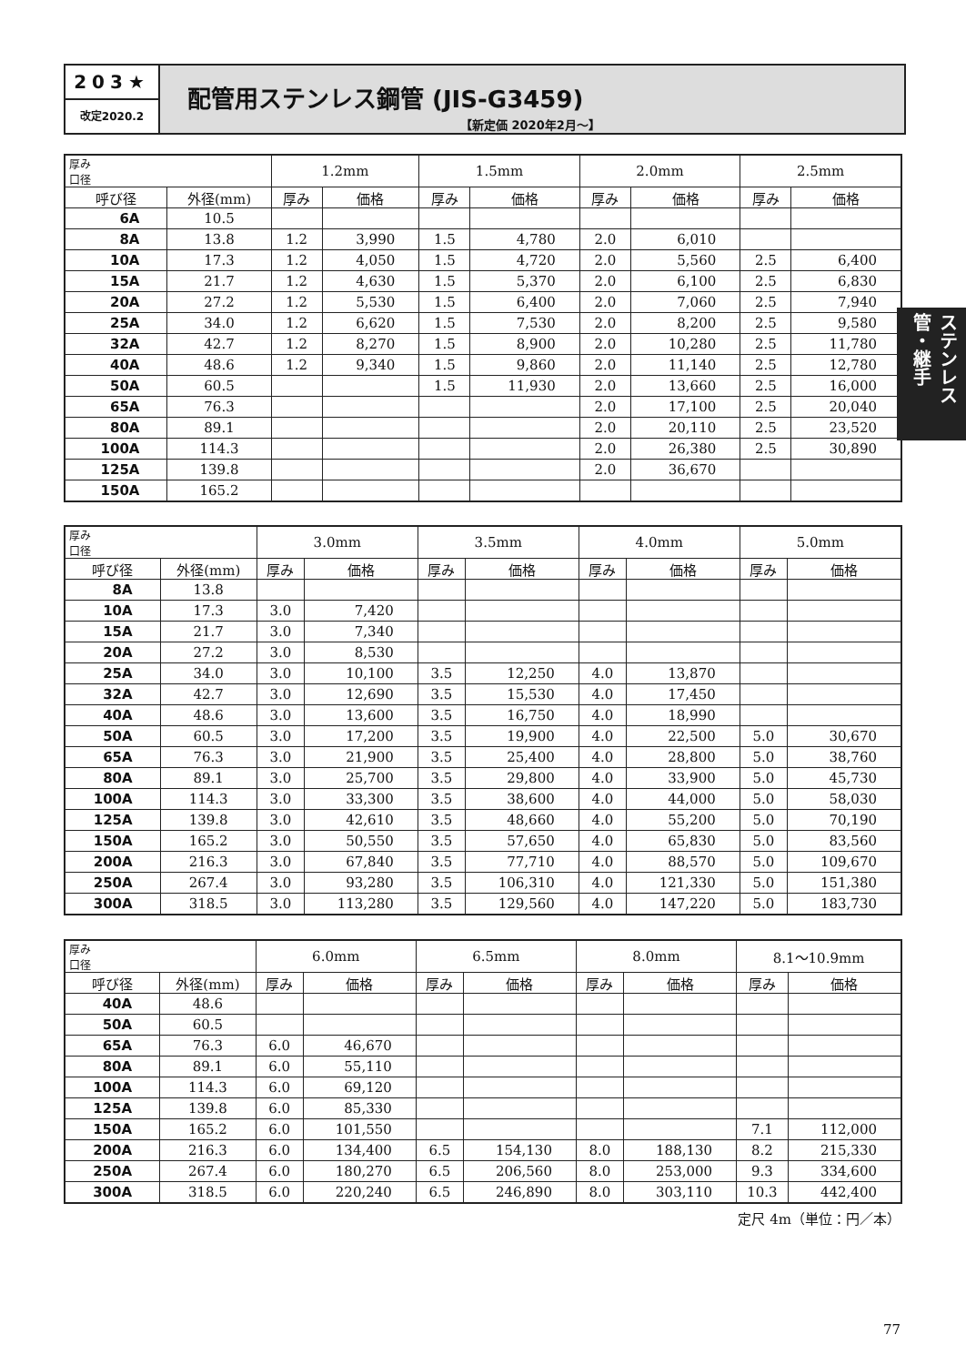203★
改定2020.2
配管用ステンレス鋼管 (JIS-G3459)
【新定価 2020年2月～】
ステンレス管・継手
| 厚み 口径 | | 1.2mm | | 1.5mm | | 2.0mm | | 2.5mm | |
| --- | --- | --- | --- | --- | --- | --- | --- | --- | --- |
| 呼び径 | 外径(mm) | 厚み | 価格 | 厚み | 価格 | 厚み | 価格 | 厚み | 価格 |
| 6A | 10.5 | | | | | | | | |
| 8A | 13.8 | 1.2 | 3,990 | 1.5 | 4,780 | 2.0 | 6,010 | | |
| 10A | 17.3 | 1.2 | 4,050 | 1.5 | 4,720 | 2.0 | 5,560 | 2.5 | 6,400 |
| 15A | 21.7 | 1.2 | 4,630 | 1.5 | 5,370 | 2.0 | 6,100 | 2.5 | 6,830 |
| 20A | 27.2 | 1.2 | 5,530 | 1.5 | 6,400 | 2.0 | 7,060 | 2.5 | 7,940 |
| 25A | 34.0 | 1.2 | 6,620 | 1.5 | 7,530 | 2.0 | 8,200 | 2.5 | 9,580 |
| 32A | 42.7 | 1.2 | 8,270 | 1.5 | 8,900 | 2.0 | 10,280 | 2.5 | 11,780 |
| 40A | 48.6 | 1.2 | 9,340 | 1.5 | 9,860 | 2.0 | 11,140 | 2.5 | 12,780 |
| 50A | 60.5 | | | 1.5 | 11,930 | 2.0 | 13,660 | 2.5 | 16,000 |
| 65A | 76.3 | | | | | 2.0 | 17,100 | 2.5 | 20,040 |
| 80A | 89.1 | | | | | 2.0 | 20,110 | 2.5 | 23,520 |
| 100A | 114.3 | | | | | 2.0 | 26,380 | 2.5 | 30,890 |
| 125A | 139.8 | | | | | 2.0 | 36,670 | | |
| 150A | 165.2 | | | | | | | | |
| 厚み 口径 | | 3.0mm | | 3.5mm | | 4.0mm | | 5.0mm | |
| --- | --- | --- | --- | --- | --- | --- | --- | --- | --- |
| 呼び径 | 外径(mm) | 厚み | 価格 | 厚み | 価格 | 厚み | 価格 | 厚み | 価格 |
| 8A | 13.8 | | | | | | | | |
| 10A | 17.3 | 3.0 | 7,420 | | | | | | |
| 15A | 21.7 | 3.0 | 7,340 | | | | | | |
| 20A | 27.2 | 3.0 | 8,530 | | | | | | |
| 25A | 34.0 | 3.0 | 10,100 | 3.5 | 12,250 | 4.0 | 13,870 | | |
| 32A | 42.7 | 3.0 | 12,690 | 3.5 | 15,530 | 4.0 | 17,450 | | |
| 40A | 48.6 | 3.0 | 13,600 | 3.5 | 16,750 | 4.0 | 18,990 | | |
| 50A | 60.5 | 3.0 | 17,200 | 3.5 | 19,900 | 4.0 | 22,500 | 5.0 | 30,670 |
| 65A | 76.3 | 3.0 | 21,900 | 3.5 | 25,400 | 4.0 | 28,800 | 5.0 | 38,760 |
| 80A | 89.1 | 3.0 | 25,700 | 3.5 | 29,800 | 4.0 | 33,900 | 5.0 | 45,730 |
| 100A | 114.3 | 3.0 | 33,300 | 3.5 | 38,600 | 4.0 | 44,000 | 5.0 | 58,030 |
| 125A | 139.8 | 3.0 | 42,610 | 3.5 | 48,660 | 4.0 | 55,200 | 5.0 | 70,190 |
| 150A | 165.2 | 3.0 | 50,550 | 3.5 | 57,650 | 4.0 | 65,830 | 5.0 | 83,560 |
| 200A | 216.3 | 3.0 | 67,840 | 3.5 | 77,710 | 4.0 | 88,570 | 5.0 | 109,670 |
| 250A | 267.4 | 3.0 | 93,280 | 3.5 | 106,310 | 4.0 | 121,330 | 5.0 | 151,380 |
| 300A | 318.5 | 3.0 | 113,280 | 3.5 | 129,560 | 4.0 | 147,220 | 5.0 | 183,730 |
| 厚み 口径 | | 6.0mm | | 6.5mm | | 8.0mm | | 8.1～10.9mm | |
| --- | --- | --- | --- | --- | --- | --- | --- | --- | --- |
| 呼び径 | 外径(mm) | 厚み | 価格 | 厚み | 価格 | 厚み | 価格 | 厚み | 価格 |
| 40A | 48.6 | | | | | | | | |
| 50A | 60.5 | | | | | | | | |
| 65A | 76.3 | 6.0 | 46,670 | | | | | | |
| 80A | 89.1 | 6.0 | 55,110 | | | | | | |
| 100A | 114.3 | 6.0 | 69,120 | | | | | | |
| 125A | 139.8 | 6.0 | 85,330 | | | | | | |
| 150A | 165.2 | 6.0 | 101,550 | | | | | 7.1 | 112,000 |
| 200A | 216.3 | 6.0 | 134,400 | 6.5 | 154,130 | 8.0 | 188,130 | 8.2 | 215,330 |
| 250A | 267.4 | 6.0 | 180,270 | 6.5 | 206,560 | 8.0 | 253,000 | 9.3 | 334,600 |
| 300A | 318.5 | 6.0 | 220,240 | 6.5 | 246,890 | 8.0 | 303,110 | 10.3 | 442,400 |
定尺 4m（単位：円／本）
77